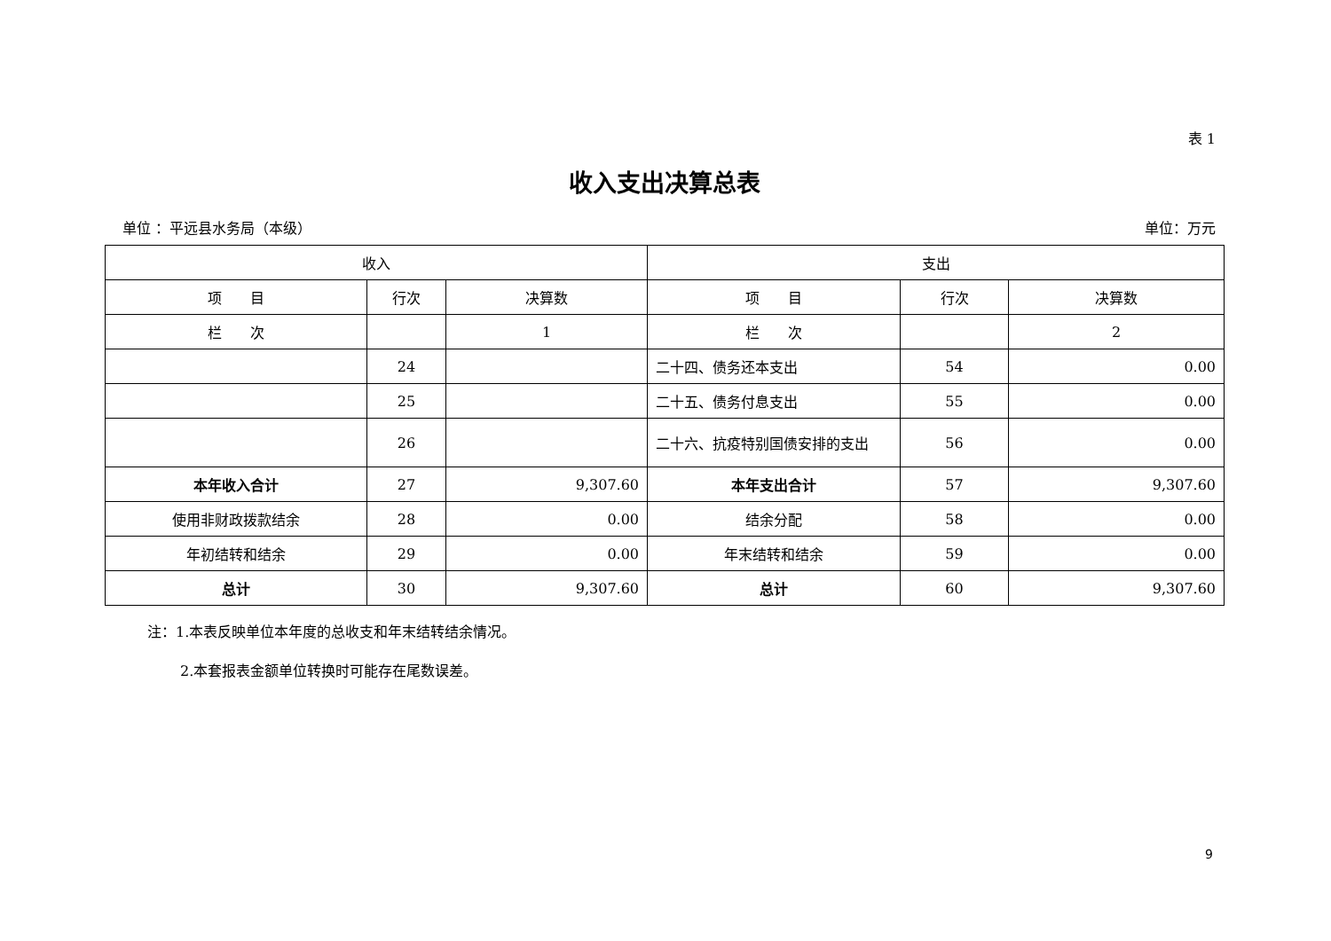表 1
收入支出决算总表
单位 ：平远县水务局（本级） 单位：万元
| 收入 | | | 支出 | | |
| --- | --- | --- | --- | --- | --- |
| 项 目 | 行次 | 决算数 | 项 目 | 行次 | 决算数 |
| 栏 次 | | 1 | 栏 次 | | 2 |
| | 24 | | 二十四、债务还本支出 | 54 | 0.00 |
| | 25 | | 二十五、债务付息支出 | 55 | 0.00 |
| | 26 | | 二十六、抗疫特别国债安排的支出 | 56 | 0.00 |
| 本年收入合计 | 27 | 9,307.60 | 本年支出合计 | 57 | 9,307.60 |
| 使用非财政拨款结余 | 28 | 0.00 | 结余分配 | 58 | 0.00 |
| 年初结转和结余 | 29 | 0.00 | 年末结转和结余 | 59 | 0.00 |
| 总计 | 30 | 9,307.60 | 总计 | 60 | 9,307.60 |
注：1.本表反映单位本年度的总收支和年末结转结余情况。
2.本套报表金额单位转换时可能存在尾数误差。
9